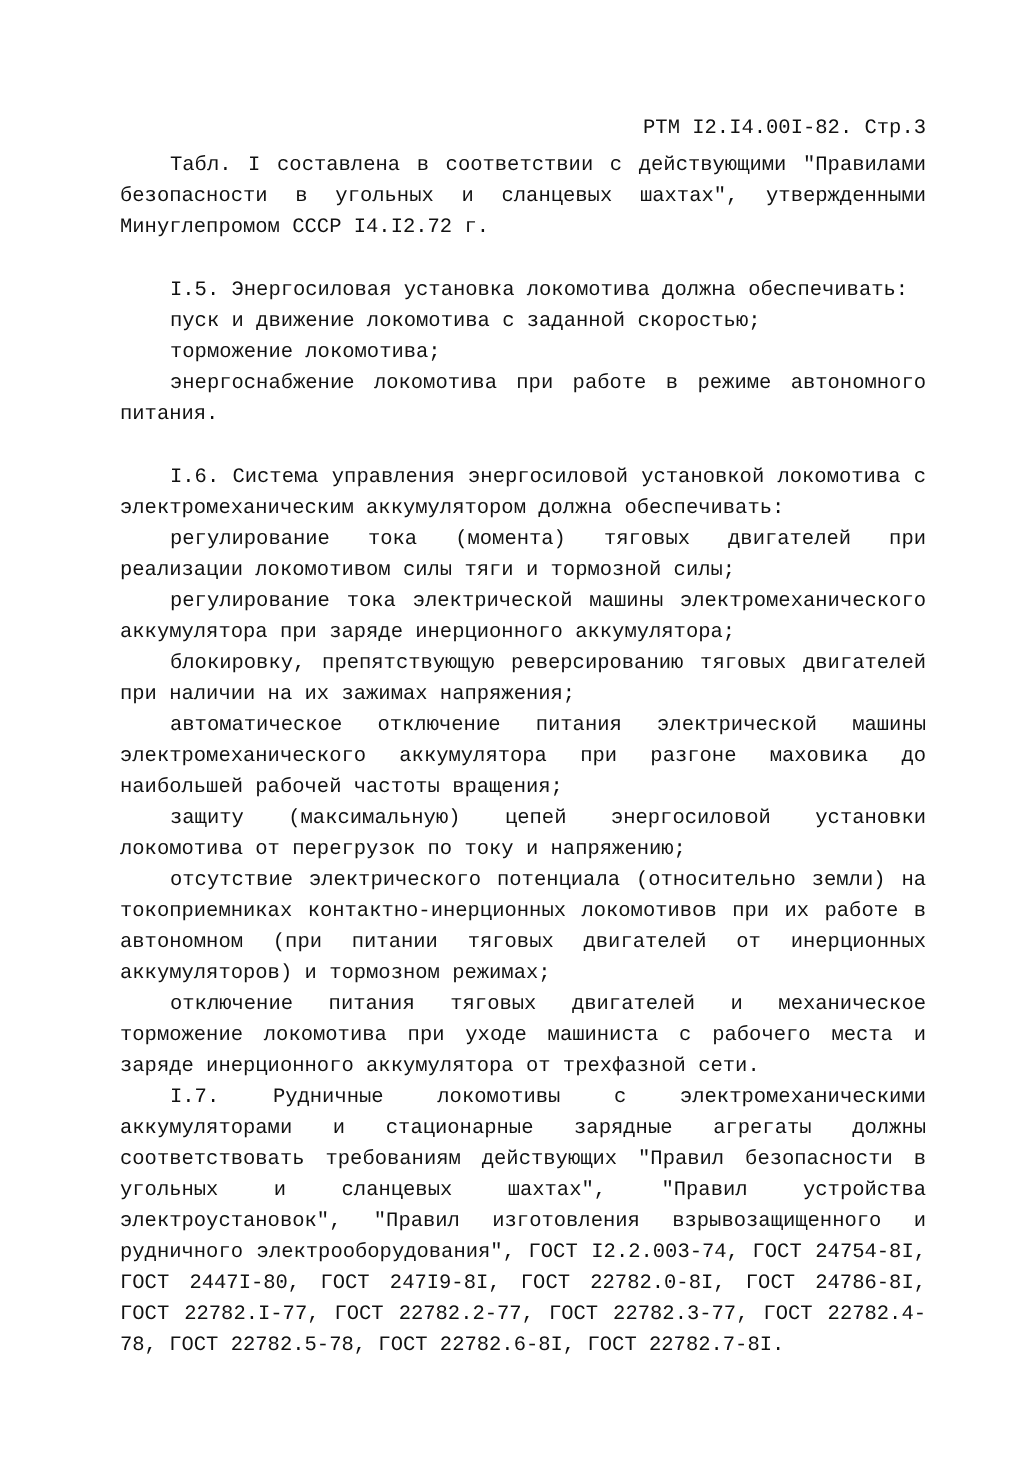РТМ I2.I4.00I-82. Стр.3
Табл. I составлена в соответствии с действующими "Правилами безопасности в угольных и сланцевых шахтах", утвержденными Минуглепромом СССР I4.I2.72 г.
I.5. Энергосиловая установка локомотива должна обеспечивать:
пуск и движение локомотива с заданной скоростью;
торможение локомотива;
энергоснабжение локомотива при работе в режиме автономного питания.
I.6. Система управления энергосиловой установкой локомотива с электромеханическим аккумулятором должна обеспечивать:
регулирование тока (момента) тяговых двигателей при реализации локомотивом силы тяги и тормозной силы;
регулирование тока электрической машины электромеханического аккумулятора при заряде инерционного аккумулятора;
блокировку, препятствующую реверсированию тяговых двигателей при наличии на их зажимах напряжения;
автоматическое отключение питания электрической машины электромеханического аккумулятора при разгоне маховика до наибольшей рабочей частоты вращения;
защиту (максимальную) цепей энергосиловой установки локомотива от перегрузок по току и напряжению;
отсутствие электрического потенциала (относительно земли) на токоприемниках контактно-инерционных локомотивов при их работе в автономном (при питании тяговых двигателей от инерционных аккумуляторов) и тормозном режимах;
отключение питания тяговых двигателей и механическое торможение локомотива при уходе машиниста с рабочего места и заряде инерционного аккумулятора от трехфазной сети.
I.7. Рудничные локомотивы с электромеханическими аккумуляторами и стационарные зарядные агрегаты должны соответствовать требованиям действующих "Правил безопасности в угольных и сланцевых шахтах", "Правил устройства электроустановок", "Правил изготовления взрывозащищенного и рудничного электрооборудования", ГОСТ I2.2.003-74, ГОСТ 24754-8I, ГОСТ 2447I-80, ГОСТ 247I9-8I, ГОСТ 22782.0-8I, ГОСТ 24786-8I, ГОСТ 22782.I-77, ГОСТ 22782.2-77, ГОСТ 22782.3-77, ГОСТ 22782.4-78, ГОСТ 22782.5-78, ГОСТ 22782.6-8I, ГОСТ 22782.7-8I.